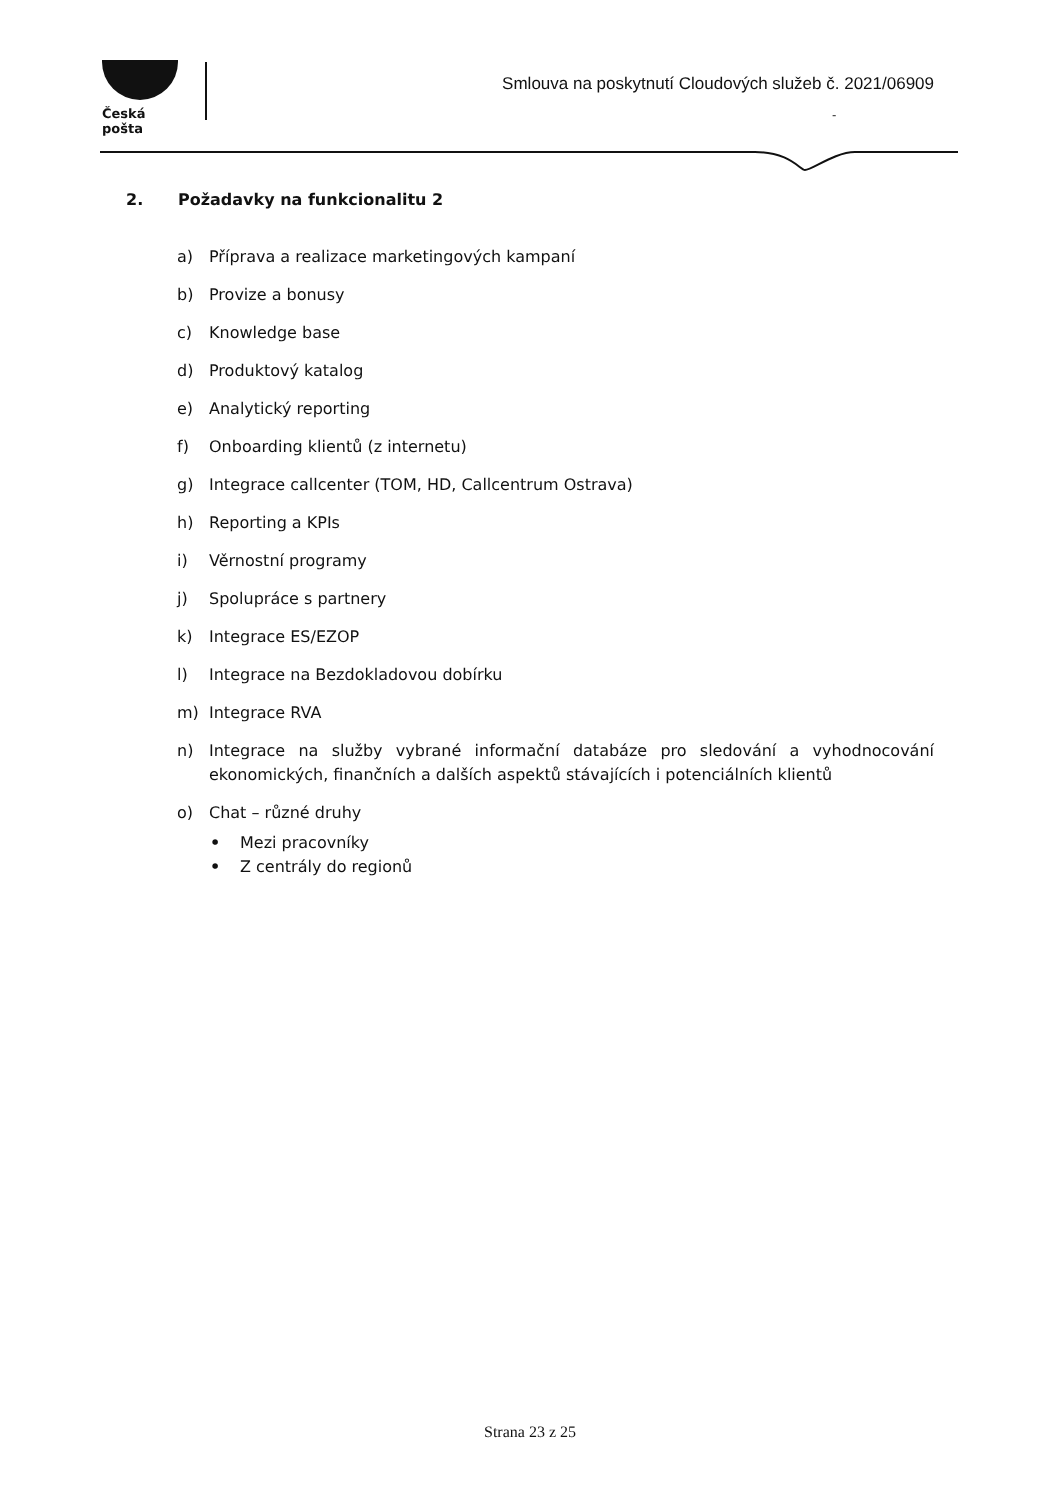Česká pošta
Smlouva na poskytnutí Cloudových služeb č. 2021/06909
-
2. Požadavky na funkcionalitu 2
a) Příprava a realizace marketingových kampaní
b) Provize a bonusy
c) Knowledge base
d) Produktový katalog
e) Analytický reporting
f) Onboarding klientů (z internetu)
g) Integrace callcenter (TOM, HD, Callcentrum Ostrava)
h) Reporting a KPIs
i) Věrnostní programy
j) Spolupráce s partnery
k) Integrace ES/EZOP
l) Integrace na Bezdokladovou dobírku
m) Integrace RVA
n) Integrace na služby vybrané informační databáze pro sledování a vyhodnocování ekonomických, finančních a dalších aspektů stávajících i potenciálních klientů
o) Chat – různé druhy
• Mezi pracovníky
• Z centrály do regionů
Strana 23 z 25